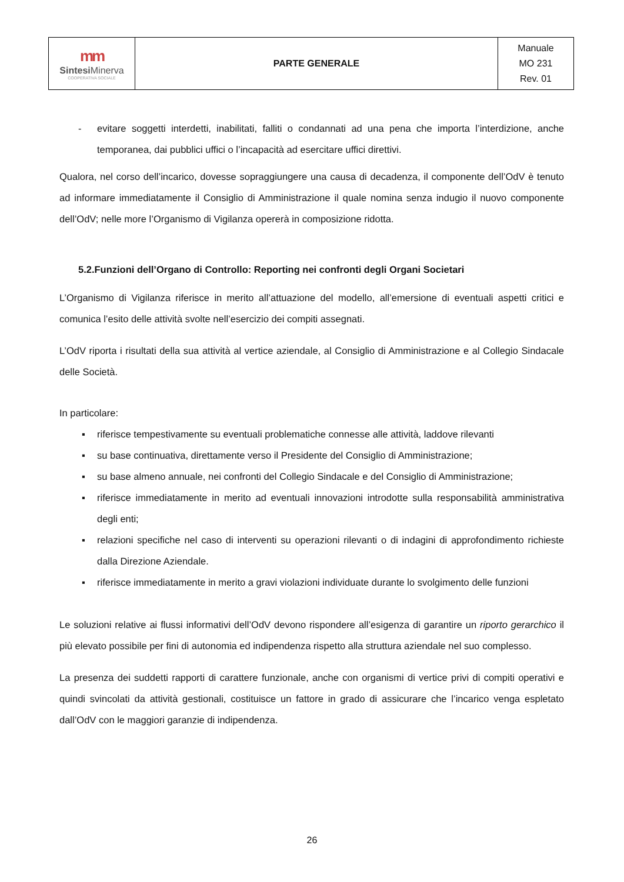| mm Sintesi Minerva COOPERATIVA SOCIALE | PARTE GENERALE | Manuale MO 231 Rev. 01 |
- evitare soggetti interdetti, inabilitati, falliti o condannati ad una pena che importa l’interdizione, anche temporanea, dai pubblici uffici o l’incapacità ad esercitare uffici direttivi.
Qualora, nel corso dell’incarico, dovesse sopraggiungere una causa di decadenza, il componente dell’OdV è tenuto ad informare immediatamente il Consiglio di Amministrazione il quale nomina senza indugio il nuovo componente dell’OdV; nelle more l’Organismo di Vigilanza opererà in composizione ridotta.
5.2.Funzioni dell’Organo di Controllo: Reporting nei confronti degli Organi Societari
L’Organismo di Vigilanza riferisce in merito all’attuazione del modello, all’emersione di eventuali aspetti critici e comunica l’esito delle attività svolte nell’esercizio dei compiti assegnati.
L’OdV riporta i risultati della sua attività al vertice aziendale, al Consiglio di Amministrazione e al Collegio Sindacale delle Società.
In particolare:
▪ riferisce tempestivamente su eventuali problematiche connesse alle attività, laddove rilevanti
▪ su base continuativa, direttamente verso il Presidente del Consiglio di Amministrazione;
▪ su base almeno annuale, nei confronti del Collegio Sindacale e del Consiglio di Amministrazione;
▪ riferisce immediatamente in merito ad eventuali innovazioni introdotte sulla responsabilità amministrativa degli enti;
▪ relazioni specifiche nel caso di interventi su operazioni rilevanti o di indagini di approfondimento richieste dalla Direzione Aziendale.
▪ riferisce immediatamente in merito a gravi violazioni individuate durante lo svolgimento delle funzioni
Le soluzioni relative ai flussi informativi dell’OdV devono rispondere all’esigenza di garantire un riporto gerarchico il più elevato possibile per fini di autonomia ed indipendenza rispetto alla struttura aziendale nel suo complesso.
La presenza dei suddetti rapporti di carattere funzionale, anche con organismi di vertice privi di compiti operativi e quindi svincolati da attività gestionali, costituisce un fattore in grado di assicurare che l’incarico venga espletato dall’OdV con le maggiori garanzie di indipendenza.
26